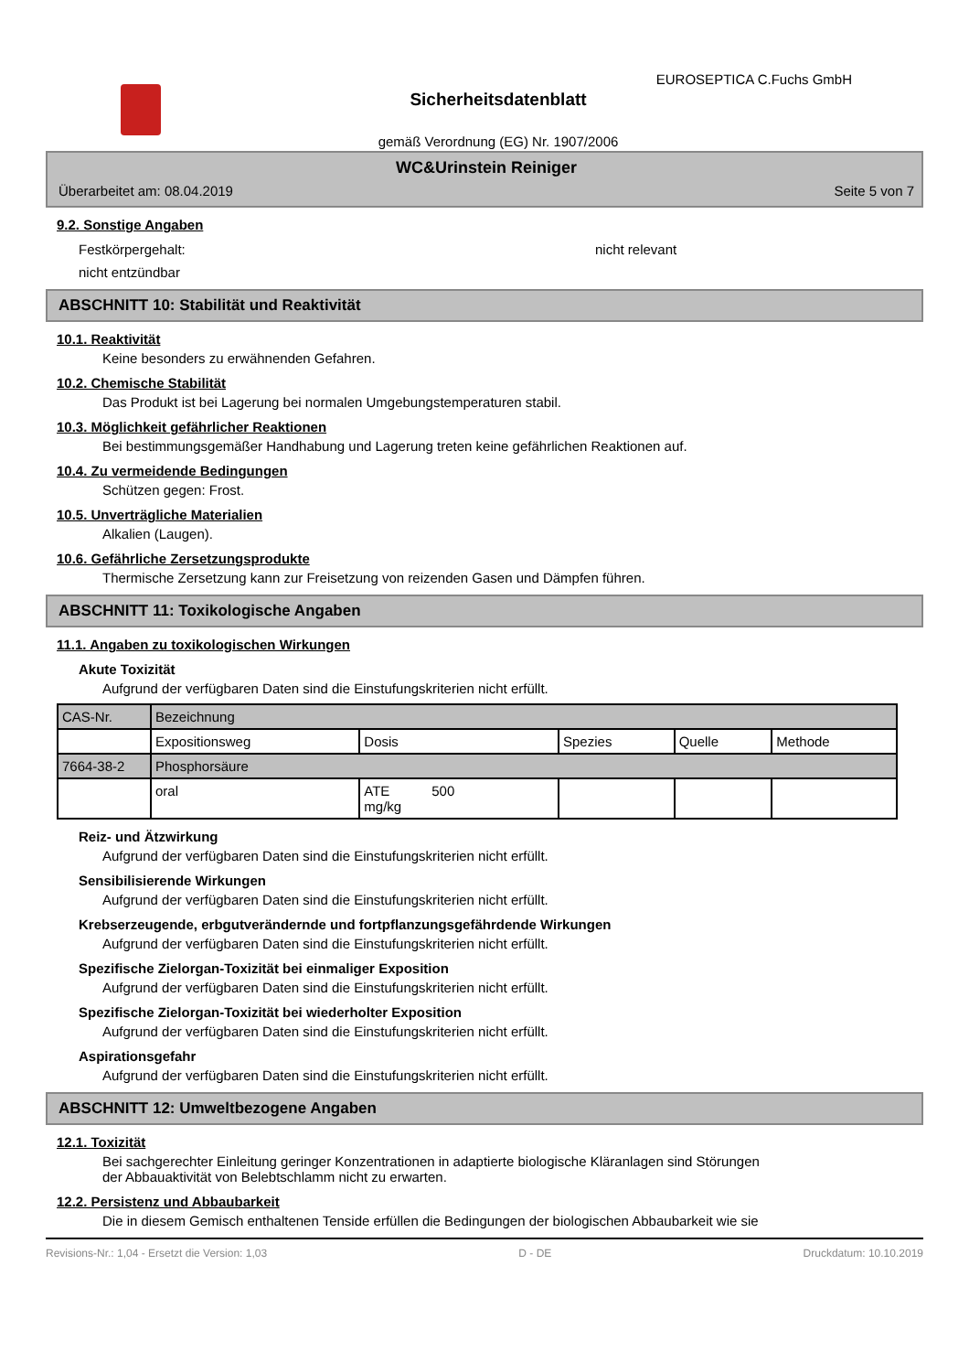EUROSEPTICA C.Fuchs GmbH
Sicherheitsdatenblatt
gemäß Verordnung (EG) Nr. 1907/2006
WC&Urinstein Reiniger
Überarbeitet am: 08.04.2019 Seite 5 von 7
9.2. Sonstige Angaben
Festkörpergehalt: nicht relevant
nicht entzündbar
ABSCHNITT 10: Stabilität und Reaktivität
10.1. Reaktivität
Keine besonders zu erwähnenden Gefahren.
10.2. Chemische Stabilität
Das Produkt ist bei Lagerung bei normalen Umgebungstemperaturen stabil.
10.3. Möglichkeit gefährlicher Reaktionen
Bei bestimmungsgemäßer Handhabung und Lagerung treten keine gefährlichen Reaktionen auf.
10.4. Zu vermeidende Bedingungen
Schützen gegen: Frost.
10.5. Unverträgliche Materialien
Alkalien (Laugen).
10.6. Gefährliche Zersetzungsprodukte
Thermische Zersetzung kann zur Freisetzung von reizenden Gasen und Dämpfen führen.
ABSCHNITT 11: Toxikologische Angaben
11.1. Angaben zu toxikologischen Wirkungen
Akute Toxizität
Aufgrund der verfügbaren Daten sind die Einstufungskriterien nicht erfüllt.
| CAS-Nr. | Bezeichnung | | | | |
| | Expositionsweg | Dosis | Spezies | Quelle | Methode |
| 7664-38-2 | Phosphorsäure | | | | |
| | oral | ATE 500 mg/kg | | | |
Reiz- und Ätzwirkung
Aufgrund der verfügbaren Daten sind die Einstufungskriterien nicht erfüllt.
Sensibilisierende Wirkungen
Aufgrund der verfügbaren Daten sind die Einstufungskriterien nicht erfüllt.
Krebserzeugende, erbgutverändernde und fortpflanzungsgefährdende Wirkungen
Aufgrund der verfügbaren Daten sind die Einstufungskriterien nicht erfüllt.
Spezifische Zielorgan-Toxizität bei einmaliger Exposition
Aufgrund der verfügbaren Daten sind die Einstufungskriterien nicht erfüllt.
Spezifische Zielorgan-Toxizität bei wiederholter Exposition
Aufgrund der verfügbaren Daten sind die Einstufungskriterien nicht erfüllt.
Aspirationsgefahr
Aufgrund der verfügbaren Daten sind die Einstufungskriterien nicht erfüllt.
ABSCHNITT 12: Umweltbezogene Angaben
12.1. Toxizität
Bei sachgerechter Einleitung geringer Konzentrationen in adaptierte biologische Kläranlagen sind Störungen
der Abbauaktivität von Belebtschlamm nicht zu erwarten.
12.2. Persistenz und Abbaubarkeit
Die in diesem Gemisch enthaltenen Tenside erfüllen die Bedingungen der biologischen Abbaubarkeit wie sie
Revisions-Nr.: 1,04 - Ersetzt die Version: 1,03 D - DE Druckdatum: 10.10.2019